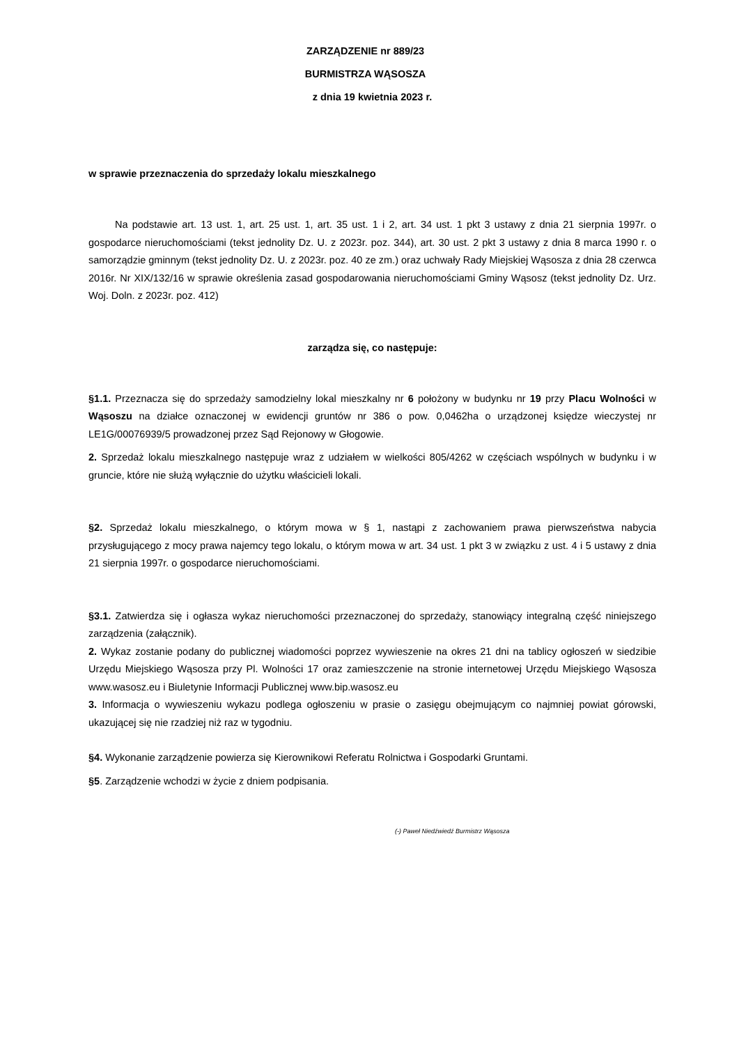ZARZĄDZENIE nr 889/23
BURMISTRZA WĄSOSZA
z dnia 19 kwietnia 2023 r.
w sprawie przeznaczenia do sprzedaży lokalu mieszkalnego
Na podstawie art. 13 ust. 1, art. 25 ust. 1, art. 35 ust. 1 i 2, art. 34 ust. 1 pkt 3 ustawy z dnia 21 sierpnia 1997r. o gospodarce nieruchomościami (tekst jednolity Dz. U. z 2023r. poz. 344), art. 30 ust. 2 pkt 3 ustawy z dnia 8 marca 1990 r. o samorządzie gminnym (tekst jednolity Dz. U. z 2023r. poz. 40 ze zm.) oraz uchwały Rady Miejskiej Wąsosza z dnia 28 czerwca 2016r. Nr XIX/132/16 w sprawie określenia zasad gospodarowania nieruchomościami Gminy Wąsosz (tekst jednolity Dz. Urz. Woj. Doln. z 2023r. poz. 412)
zarządza się, co następuje:
§1.1. Przeznacza się do sprzedaży samodzielny lokal mieszkalny nr 6 położony w budynku nr 19 przy Placu Wolności w Wąsoszu na działce oznaczonej w ewidencji gruntów nr 386 o pow. 0,0462ha o urządzonej księdze wieczystej nr LE1G/00076939/5 prowadzonej przez Sąd Rejonowy w Głogowie.
2. Sprzedaż lokalu mieszkalnego następuje wraz z udziałem w wielkości 805/4262 w częściach wspólnych w budynku i w gruncie, które nie służą wyłącznie do użytku właścicieli lokali.
§2. Sprzedaż lokalu mieszkalnego, o którym mowa w § 1, nastąpi z zachowaniem prawa pierwszeństwa nabycia przysługującego z mocy prawa najemcy tego lokalu, o którym mowa w art. 34 ust. 1 pkt 3 w związku z ust. 4 i 5 ustawy z dnia 21 sierpnia 1997r. o gospodarce nieruchomościami.
§3.1. Zatwierdza się i ogłasza wykaz nieruchomości przeznaczonej do sprzedaży, stanowiący integralną część niniejszego zarządzenia (załącznik).
2. Wykaz zostanie podany do publicznej wiadomości poprzez wywieszenie na okres 21 dni na tablicy ogłoszeń w siedzibie Urzędu Miejskiego Wąsosza przy Pl. Wolności 17 oraz zamieszczenie na stronie internetowej Urzędu Miejskiego Wąsosza www.wasosz.eu i Biuletynie Informacji Publicznej www.bip.wasosz.eu
3. Informacja o wywieszeniu wykazu podlega ogłoszeniu w prasie o zasięgu obejmującym co najmniej powiat górowski, ukazującej się nie rzadziej niż raz w tygodniu.
§4. Wykonanie zarządzenie powierza się Kierownikowi Referatu Rolnictwa i Gospodarki Gruntami.
§5. Zarządzenie wchodzi w życie z dniem podpisania.
(-) Paweł Niedźwiedź Burmistrz Wąsosza